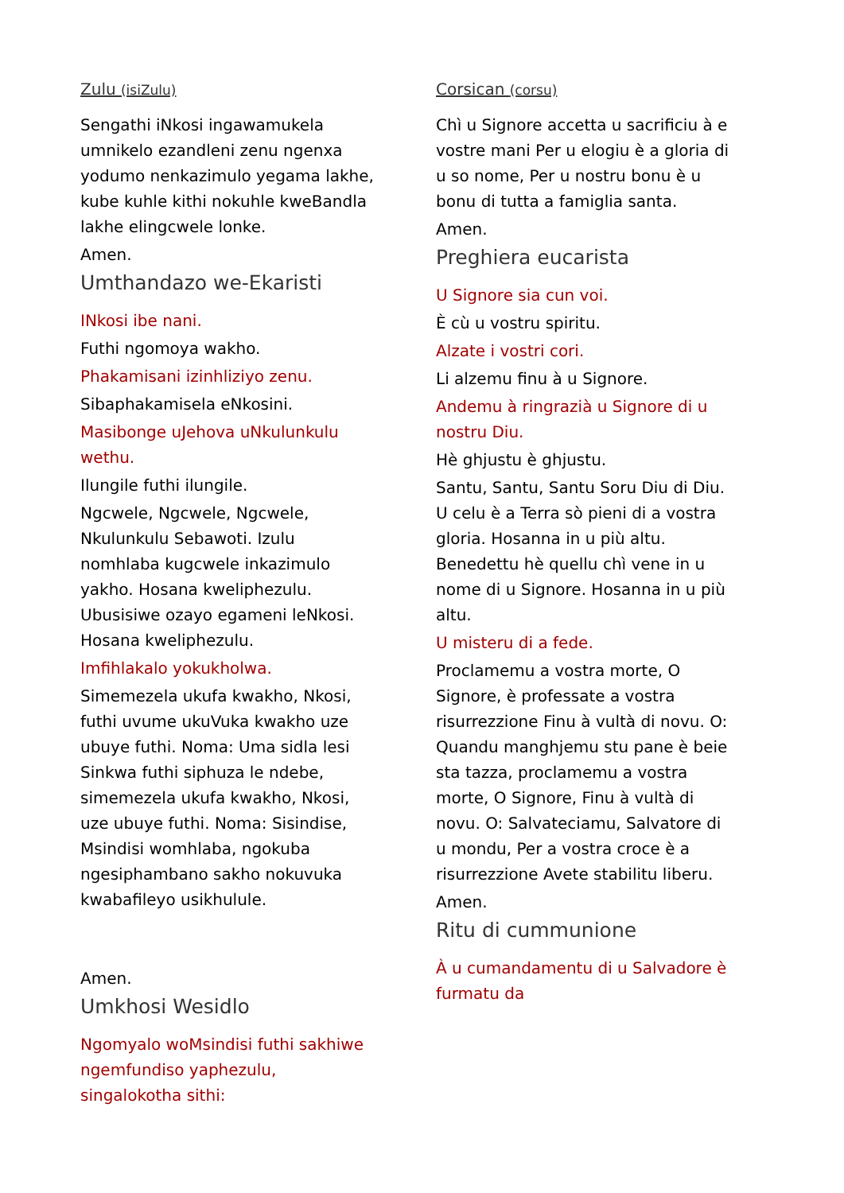Zulu (isiZulu)
Sengathi iNkosi ingawamukela umnikelo ezandleni zenu ngenxa yodumo nenkazimulo yegama lakhe, kube kuhle kithi nokuhle kweBandla lakhe elingcwele lonke.
Amen.
Umthandazo we-Ekaristi
INkosi ibe nani.
Futhi ngomoya wakho.
Phakamisani izinhliziyo zenu.
Sibaphakamisela eNkosini.
Masibonge uJehova uNkulunkulu wethu.
Ilungile futhi ilungile.
Ngcwele, Ngcwele, Ngcwele, Nkulunkulu Sebawoti. Izulu nomhlaba kugcwele inkazimulo yakho. Hosana kweliphezulu. Ubusisiwe ozayo egameni leNkosi. Hosana kweliphezulu.
Imfihlakalo yokukholwa.
Simemezela ukufa kwakho, Nkosi, futhi uvume ukuVuka kwakho uze ubuye futhi. Noma: Uma sidla lesi Sinkwa futhi siphuza le ndebe, simemezela ukufa kwakho, Nkosi, uze ubuye futhi. Noma: Sisindise, Msindisi womhlaba, ngokuba ngesiphambano sakho nokuvuka kwabafileyo usikhulule.
Amen.
Umkhosi Wesidlo
Ngomyalo woMsindisi futhi sakhiwe ngemfundiso yaphezulu, singalokotha sithi:
Corsican (corsu)
Chì u Signore accetta u sacrificiu à e vostre mani Per u elogiu è a gloria di u so nome, Per u nostru bonu è u bonu di tutta a famiglia santa.
Amen.
Preghiera eucarista
U Signore sia cun voi.
È cù u vostru spiritu.
Alzate i vostri cori.
Li alzemu finu à u Signore.
Andemu à ringrazià u Signore di u nostru Diu.
Hè ghjustu è ghjustu.
Santu, Santu, Santu Soru Diu di Diu. U celu è a Terra sò pieni di a vostra gloria. Hosanna in u più altu. Benedettu hè quellu chì vene in u nome di u Signore. Hosanna in u più altu.
U misteru di a fede.
Proclamemu a vostra morte, O Signore, è professate a vostra risurrezzione Finu à vultà di novu. O: Quandu manghjemu stu pane è beie sta tazza, proclamemu a vostra morte, O Signore, Finu à vultà di novu. O: Salvateciamu, Salvatore di u mondu, Per a vostra croce è a risurrezzione Avete stabilitu liberu.
Amen.
Ritu di cummunione
À u cumandamentu di u Salvadore è furmatu da